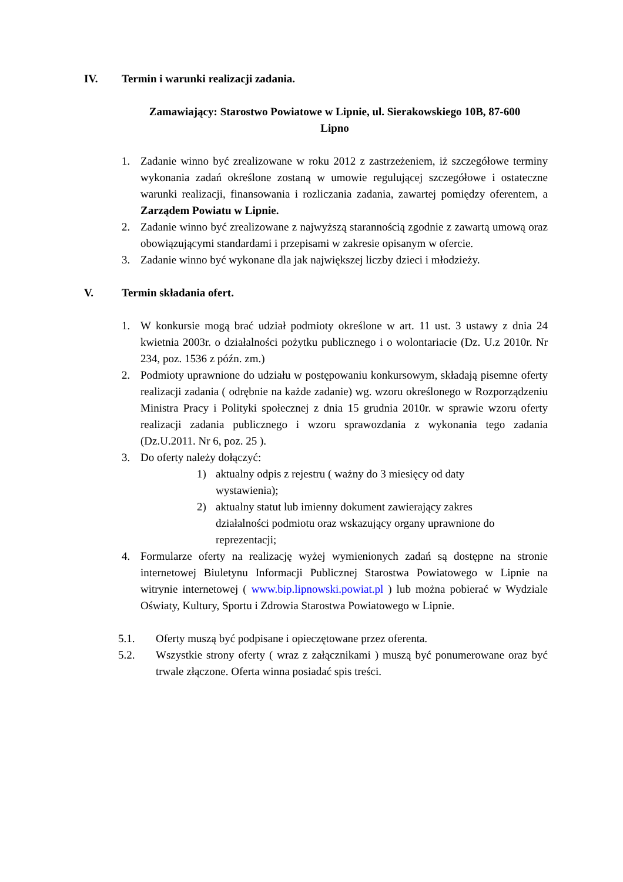IV. Termin i warunki realizacji zadania.
Zamawiający: Starostwo Powiatowe w Lipnie, ul. Sierakowskiego 10B, 87-600
Lipno
1. Zadanie winno być zrealizowane w roku 2012 z zastrzeżeniem, iż szczegółowe terminy wykonania zadań określone zostaną w umowie regulującej szczegółowe i ostateczne warunki realizacji, finansowania i rozliczania zadania, zawartej pomiędzy oferentem, a Zarządem Powiatu w Lipnie.
2. Zadanie winno być zrealizowane z najwyższą starannością zgodnie z zawartą umową oraz obowiązującymi standardami i przepisami w zakresie opisanym w ofercie.
3. Zadanie winno być wykonane dla jak największej liczby dzieci i młodzieży.
V. Termin składania ofert.
1. W konkursie mogą brać udział podmioty określone w art. 11 ust. 3 ustawy z dnia 24 kwietnia 2003r. o działalności pożytku publicznego i o wolontariacie (Dz. U.z 2010r. Nr 234, poz. 1536 z późn. zm.)
2. Podmioty uprawnione do udziału w postępowaniu konkursowym, składają pisemne oferty realizacji zadania ( odrębnie na każde zadanie) wg. wzoru określonego w Rozporządzeniu Ministra Pracy i Polityki społecznej z dnia 15 grudnia 2010r. w sprawie wzoru oferty realizacji zadania publicznego i wzoru sprawozdania z wykonania tego zadania (Dz.U.2011. Nr 6, poz. 25 ).
3. Do oferty należy dołączyć:
1) aktualny odpis z rejestru ( ważny do 3 miesięcy od daty wystawienia);
2) aktualny statut lub imienny dokument zawierający zakres działalności podmiotu oraz wskazujący organy uprawnione do reprezentacji;
4. Formularze oferty na realizację wyżej wymienionych zadań są dostępne na stronie internetowej Biuletynu Informacji Publicznej Starostwa Powiatowego w Lipnie na witrynie internetowej ( www.bip.lipnowski.powiat.pl ) lub można pobierać w Wydziale Oświaty, Kultury, Sportu i Zdrowia Starostwa Powiatowego w Lipnie.
5.1. Oferty muszą być podpisane i opieczętowane przez oferenta.
5.2. Wszystkie strony oferty ( wraz z załącznikami ) muszą być ponumerowane oraz być trwale złączone. Oferta winna posiadać spis treści.